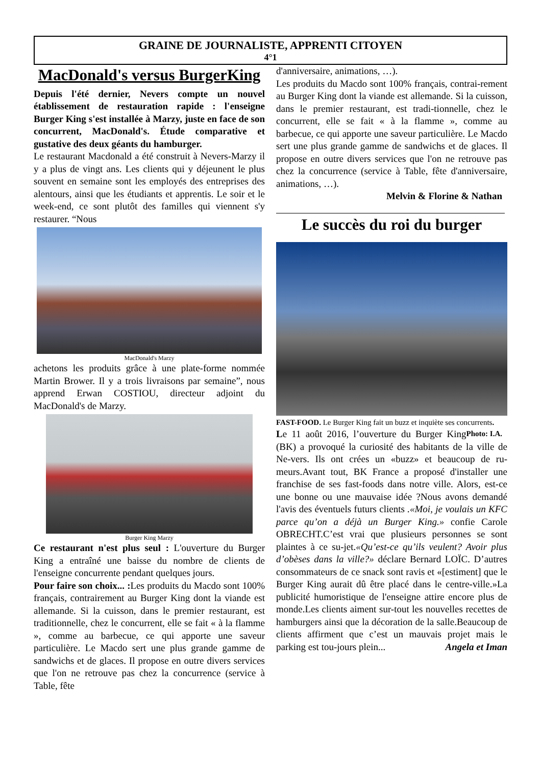GRAINE DE JOURNALISTE, APPRENTI CITOYEN
4°1
MacDonald's versus BurgerKing
Depuis l'été dernier, Nevers compte un nouvel établissement de restauration rapide : l'enseigne Burger King s'est installée à Marzy, juste en face de son concurrent, MacDonald's. Étude comparative et gustative des deux géants du hamburger.
Le restaurant Macdonald a été construit à Nevers-Marzy il y a plus de vingt ans. Les clients qui y déjeunent le plus souvent en semaine sont les employés des entreprises des alentours, ainsi que les étudiants et apprentis. Le soir et le week-end, ce sont plutôt des familles qui viennent s'y restaurer. “Nous
MacDonald's Marzy
achetons les produits grâce à une plate-forme nommée Martin Brower. Il y a trois livraisons par semaine”, nous apprend Erwan COSTIOU, directeur adjoint du MacDonald's de Marzy.
Burger King Marzy
Ce restaurant n'est plus seul : L'ouverture du Burger King a entraîné une baisse du nombre de clients de l'enseigne concurrente pendant quelques jours.
Pour faire son choix... : Les produits du Macdo sont 100% français, contrairement au Burger King dont la viande est allemande. Si la cuisson, dans le premier restaurant, est traditionnelle, chez le concurrent, elle se fait « à la flamme », comme au barbecue, ce qui apporte une saveur particulière. Le Macdo sert une plus grande gamme de sandwichs et de glaces. Il propose en outre divers services que l'on ne retrouve pas chez la concurrence (service à Table, fête
d'anniversaire, animations, …).
Les produits du Macdo sont 100% français, contrai-rement au Burger King dont la viande est allemande. Si la cuisson, dans le premier restaurant, est tradi-tionnelle, chez le concurrent, elle se fait « à la flamme », comme au barbecue, ce qui apporte une saveur particulière. Le Macdo sert une plus grande gamme de sandwichs et de glaces. Il propose en outre divers services que l'on ne retrouve pas chez la concurrence (service à Table, fête d'anniversaire, animations, …).
Melvin & Florine & Nathan
Le succès du roi du burger
FAST-FOOD. Le Burger King fait un buzz et inquiète ses concurrents. Photo: I.A.
Le 11 août 2016, l’ouverture du Burger King (BK) a provoqué la curiosité des habitants de la ville de Ne-vers. Ils ont crées un «buzz» et beaucoup de ru-meurs.Avant tout, BK France a proposé d'installer une franchise de ses fast-foods dans notre ville. Alors, est-ce une bonne ou une mauvaise idée ?Nous avons demandé l'avis des éventuels futurs clients .«Moi, je voulais un KFC parce qu’on a déjà un Burger King.» confie Carole OBRECHT.C’est vrai que plusieurs personnes se sont plaintes à ce su-jet.«Qu’est-ce qu’ils veulent? Avoir plus d’obèses dans la ville?» déclare Bernard LOÏC. D’autres consommateurs de ce snack sont ravis et «[estiment] que le Burger King aurait dû être placé dans le centre-ville.»La publicité humoristique de l'enseigne attire encore plus de monde.Les clients aiment sur-tout les nouvelles recettes de hamburgers ainsi que la décoration de la salle.Beaucoup de clients affirment que c’est un mauvais projet mais le parking est tou-jours plein... Angela et Iman